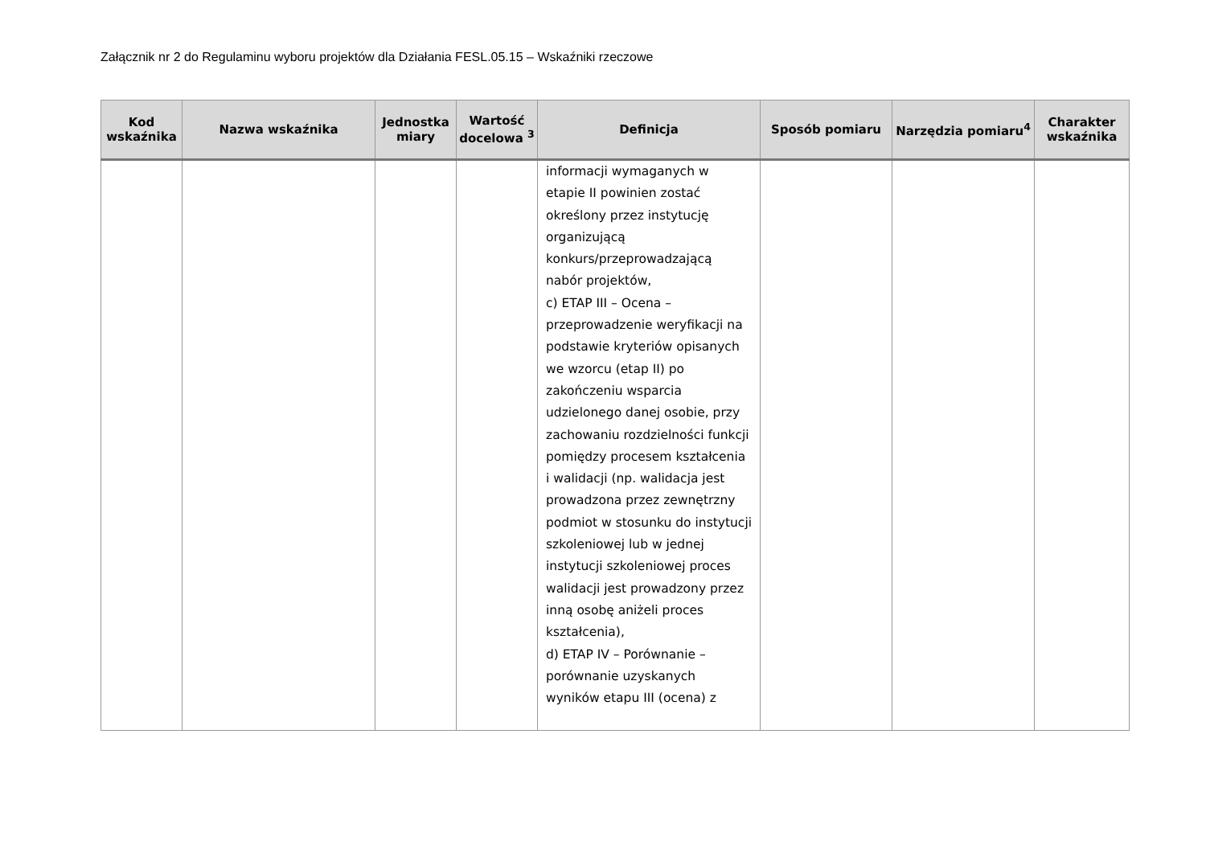Załącznik nr 2 do Regulaminu wyboru projektów dla Działania FESL.05.15 – Wskaźniki rzeczowe
| Kod wskaźnika | Nazwa wskaźnika | Jednostka miary | Wartość docelowa <sup>3</sup> | Definicja | Sposób pomiaru | Narzędzia pomiaru<sup>4</sup> | Charakter wskaźnika |
| --- | --- | --- | --- | --- | --- | --- | --- |
| | | | | informacji wymaganych w etapie II powinien zostać określony przez instytucję organizującą konkurs/przeprowadzającą nabór projektów, c) ETAP III – Ocena – przeprowadzenie weryfikacji na podstawie kryteriów opisanych we wzorcu (etap II) po zakończeniu wsparcia udzielonego danej osobie, przy zachowaniu rozdzielności funkcji pomiędzy procesem kształcenia i walidacji (np. walidacja jest prowadzona przez zewnętrzny podmiot w stosunku do instytucji szkoleniowej lub w jednej instytucji szkoleniowej proces walidacji jest prowadzony przez inną osobę aniżeli proces kształcenia), d) ETAP IV – Porównanie – porównanie uzyskanych wyników etapu III (ocena) z | | | |